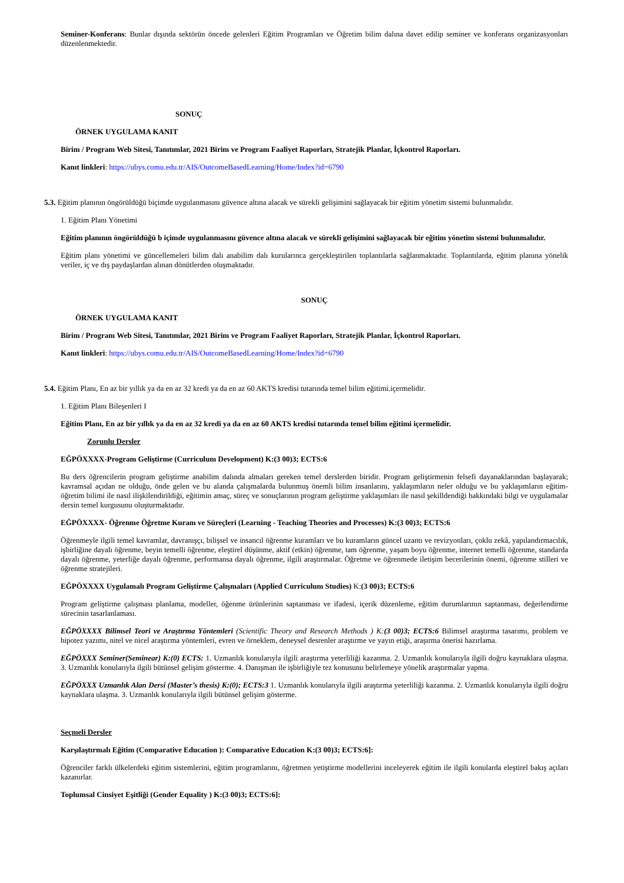Seminer-Konferans: Bunlar dışında sektörün öncede gelenleri Eğitim Programları ve Öğretim bilim dalına davet edilip seminer ve konferans organizasyonları düzenlenmektedir.
SONUÇ
ÖRNEK UYGULAMA KANIT
Birim / Program Web Sitesi, Tanıtımlar, 2021 Birim ve Program Faaliyet Raporları, Stratejik Planlar, İçkontrol Raporları.
Kanıt linkleri: https://ubys.comu.edu.tr/AIS/OutcomeBasedLearning/Home/Index?id=6790
5.3. Eğitim planının öngörüldüğü biçimde uygulanmasını güvence altına alacak ve sürekli gelişimini sağlayacak bir eğitim yönetim sistemi bulunmalıdır.
1. Eğitim Planı Yönetimi
Eğitim planının öngörüldüğü b içimde uygulanmasını güvence altına alacak ve sürekli gelişimini sağlayacak bir eğitim yönetim sistemi bulunmalıdır.
Eğitim planı yönetimi ve güncellemeleri bilim dalı anabilim dalı kurularınca gerçekleştirilen toplantılarla sağlanmaktadır. Toplantılarda, eğitim planına yönelik veriler, iç ve dış paydaşlardan alınan dönütlerden oluşmaktadır.
SONUÇ
ÖRNEK UYGULAMA KANIT
Birim / Program Web Sitesi, Tanıtımlar, 2021 Birim ve Program Faaliyet Raporları, Stratejik Planlar, İçkontrol Raporları.
Kanıt linkleri: https://ubys.comu.edu.tr/AIS/OutcomeBasedLearning/Home/Index?id=6790
5.4. Eğitim Planı, En az bir yıllık ya da en az 32 kredi ya da en az 60 AKTS kredisi tutarında temel bilim eğitimi.içermelidir.
1. Eğitim Planı Bileşenleri I
Eğitim Planı, En az bir yıllık ya da en az 32 kredi ya da en az 60 AKTS kredisi tutarında temel bilim eğitimi içermelidir.
Zorunlu Dersler
EĞPÖXXXX-Program Geliştirme (Curriculum Development) K:(3 00)3; ECTS:6
Bu ders öğrencilerin program geliştirme anabilim dalında almaları gereken temel derslerden biridir. Program geliştirmenin felsefi dayanaklarından başlayarak; kavramsal açıdan ne olduğu, önde gelen ve bu alanda çalışmalarda bulunmuş önemli bilim insanlarını, yaklaşımların neler olduğu ve bu yaklaşımların eğitim-öğretim bilimi ile nasıl ilişkilendirildiği, eğitimin amaç, süreç ve sonuçlarının program geliştirme yaklaşımları ile nasıl şekilldendiği hakkındaki bilgi ve uygulamalar dersin temel kurgusunu oluşturmaktadır.
EĞPÖXXXX- Öğrenme Öğretme Kuram ve Süreçleri (Learning - Teaching Theories and Processes) K:(3 00)3; ECTS:6
Öğrenmeyle ilgili temel kavramlar, davranışçı, bilişsel ve insancıl öğrenme kuramları ve bu kuramların güncel uzantı ve revizyonları, çoklu zekâ, yapılandırmacılık, işbirliğine dayalı öğrenme, beyin temelli öğrenme, eleştirel düşünme, aktif (etkin) öğrenme, tam öğrenme, yaşam boyu öğrenme, internet temelli öğrenme, standarda dayalı öğrenme, yeterliğe dayalı öğrenme, performansa dayalı öğrenme, ilgili araştırmalar. Öğretme ve öğrenmede iletişim becerilerinin önemi, öğrenme stilleri ve öğrenme stratejileri.
EĞPÖXXXX Uygulamalı Program Geliştirme Çalışmaları (Applied Curriculum Studies) K:(3 00)3; ECTS:6
Program geliştirme çalışması planlama, modeller, öğenme ürünlerinin saptanması ve ifadesi, içerik düzenleme, eğitim durumlarının saptanması, değerlendirme sürecinin tasarlanlaması.
EĞPÖXXXX Bilimsel Teori ve Araştırma Yöntemleri (Scientific Theory and Research Methods ) K:(3 00)3; ECTS:6 Bilimsel araştırma tasarımı, problem ve hipotez yazımı, nitel ve nicel araştırma yöntemleri, evren ve örneklem, deneysel desrenler araştırme ve yayın etiği, araşırma önerisi hazırlama.
EĞPÖXXX Seminer(Seminear) K:(0) ECTS: 1. Uzmanlık konularıyla ilgili araştırma yeterliliği kazanma. 2. Uzmanlık konularıyla ilgili doğru kaynaklara ulaşma. 3. Uzmanlık konularıyla ilgili bütünsel gelişim gösterme. 4. Danışman ile işbirliğiyle tez konusunu belirlemeye yönelik araştırmalar yapma.
EĞPÖXXX Uzmanlık Alan Dersi (Master’s thesis) K:(0); ECTS:3 1. Uzmanlık konularıyla ilgili araştırma yeterliliği kazanma. 2. Uzmanlık konularıyla ilgili doğru kaynaklara ulaşma. 3. Uzmanlık konularıyla ilgili bütünsel gelişim gösterme.
Seçmeli Dersler
Karşılaştırmalı Eğitim (Comparative Education ): Comparative Education K:(3 00)3; ECTS:6]:
Öğrenciler farklı ülkelerdeki eğitim sistemlerini, eğitim programlarını, öğretmen yetiştirme modellerini inceleyerek eğitim ile ilgili konularda eleştirel bakış açıları kazanırlar.
Toplumsal Cinsiyet Eşitliği (Gender Equality ) K:(3 00)3; ECTS:6]: